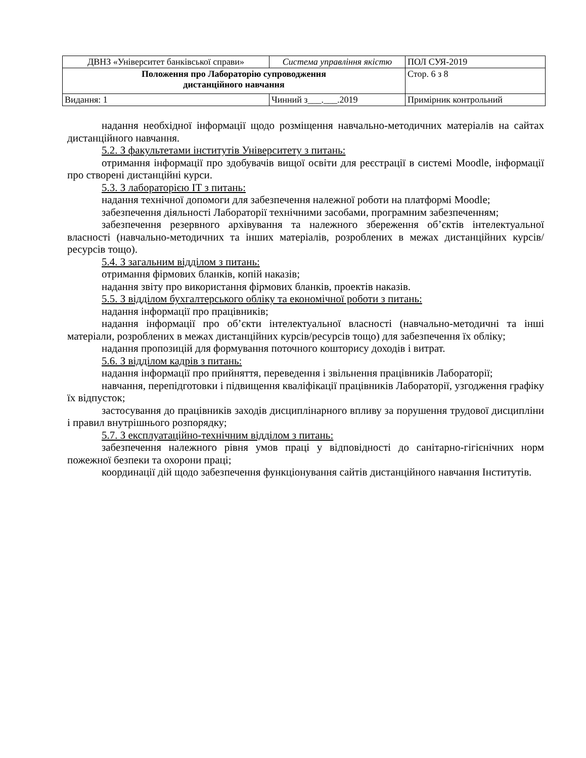| ДВНЗ «Університет банківської справи» | Система управління якістю | ПОЛ СУЯ-2019 |
| Положення про Лабораторію супроводження дистанційного навчання | | Стор. 6 з 8 |
| Видання: 1 | Чинний з___.___.2019 | Примірник контрольний |
надання необхідної інформації щодо розміщення навчально-методичних матеріалів на сайтах дистанційного навчання.
5.2. З факультетами інститутів Університету з питань:
отримання інформації про здобувачів вищої освіти для реєстрації в системі Moodle, інформації про створені дистанційні курси.
5.3. З лабораторією ІТ з питань:
надання технічної допомоги для забезпечення належної роботи на платформі Moodle;
забезпечення діяльності Лабораторії технічними засобами, програмним забезпеченням;
забезпечення резервного архівування та належного збереження об’єктів інтелектуальної власності (навчально-методичних та інших матеріалів, розроблених в межах дистанційних курсів/ресурсів тощо).
5.4. З загальним відділом з питань:
отримання фірмових бланків, копій наказів;
надання звіту про використання фірмових бланків, проектів наказів.
5.5. З відділом бухгалтерського обліку та економічної роботи з питань:
надання інформації про працівників;
надання інформації про об’єкти інтелектуальної власності (навчально-методичні та інші матеріали, розроблених в межах дистанційних курсів/ресурсів тощо) для забезпечення їх обліку;
надання пропозицій для формування поточного кошторису доходів і витрат.
5.6. З відділом кадрів з питань:
надання інформації про прийняття, переведення і звільнення працівників Лабораторії;
навчання, перепідготовки і підвищення кваліфікації працівників Лабораторії, узгодження графіку їх відпусток;
застосування до працівників заходів дисциплінарного впливу за порушення трудової дисципліни і правил внутрішнього розпорядку;
5.7. З експлуатаційно-технічним відділом з питань:
забезпечення належного рівня умов праці у відповідності до санітарно-гігієнічних норм пожежної безпеки та охорони праці;
координації дій щодо забезпечення функціонування сайтів дистанційного навчання Інститутів.